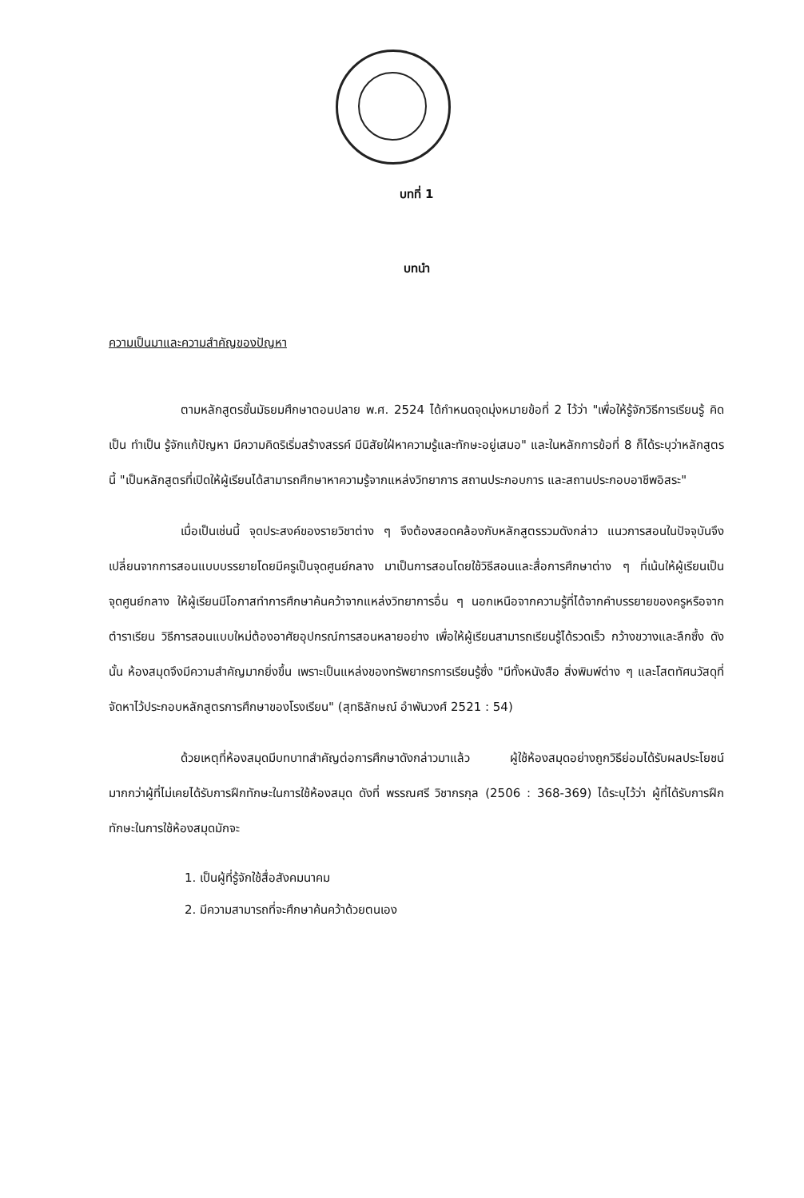บทที่ 1
บทนำ
ความเป็นมาและความสำคัญของปัญหา
ตามหลักสูตรชั้นมัธยมศึกษาตอนปลาย พ.ศ. 2524 ได้กำหนดจุดมุ่งหมายข้อที่ 2 ไว้ว่า "เพื่อให้รู้จักวิธีการเรียนรู้ คิดเป็น ทำเป็น รู้จักแก้ปัญหา มีความคิดริเริ่มสร้างสรรค์ มีนิสัยใฝ่หาความรู้และทักษะอยู่เสมอ" และในหลักการข้อที่ 8 ก็ได้ระบุว่าหลักสูตรนี้ "เป็นหลักสูตรที่เปิดให้ผู้เรียนได้สามารถศึกษาหาความรู้จากแหล่งวิทยาการ สถานประกอบการ และสถานประกอบอาชีพอิสระ"
เมื่อเป็นเช่นนี้ จุดประสงค์ของรายวิชาต่าง ๆ จึงต้องสอดคล้องกับหลักสูตรรวมดังกล่าว แนวการสอนในปัจจุบันจึงเปลี่ยนจากการสอนแบบบรรยายโดยมีครูเป็นจุดศูนย์กลาง มาเป็นการสอนโดยใช้วิธีสอนและสื่อการศึกษาต่าง ๆ ที่เน้นให้ผู้เรียนเป็นจุดศูนย์กลาง ให้ผู้เรียนมีโอกาสทำการศึกษาค้นคว้าจากแหล่งวิทยาการอื่น ๆ นอกเหนือจากความรู้ที่ได้จากคำบรรยายของครูหรือจากตำราเรียน วิธีการสอนแบบใหม่ต้องอาศัยอุปกรณ์การสอนหลายอย่าง เพื่อให้ผู้เรียนสามารถเรียนรู้ได้รวดเร็ว กว้างขวางและลึกซึ้ง ดังนั้น ห้องสมุดจึงมีความสำคัญมากยิ่งขึ้น เพราะเป็นแหล่งของทรัพยากรการเรียนรู้ซึ่ง "มีทั้งหนังสือ สิ่งพิมพ์ต่าง ๆ และโสตทัศนวัสดุที่จัดหาไว้ประกอบหลักสูตรการศึกษาของโรงเรียน" (สุทธิลักษณ์ อำพันวงศ์ 2521 : 54)
ด้วยเหตุที่ห้องสมุดมีบทบาทสำคัญต่อการศึกษาดังกล่าวมาแล้ว ผู้ใช้ห้องสมุดอย่างถูกวิธีย่อมได้รับผลประโยชน์มากกว่าผู้ที่ไม่เคยได้รับการฝึกทักษะในการใช้ห้องสมุด ดังที่ พรรณศรี วิชากรกุล (2506 : 368-369) ได้ระบุไว้ว่า ผู้ที่ได้รับการฝึกทักษะในการใช้ห้องสมุดมักจะ
1. เป็นผู้ที่รู้จักใช้สื่อสังคมนาคม
2. มีความสามารถที่จะศึกษาค้นคว้าด้วยตนเอง